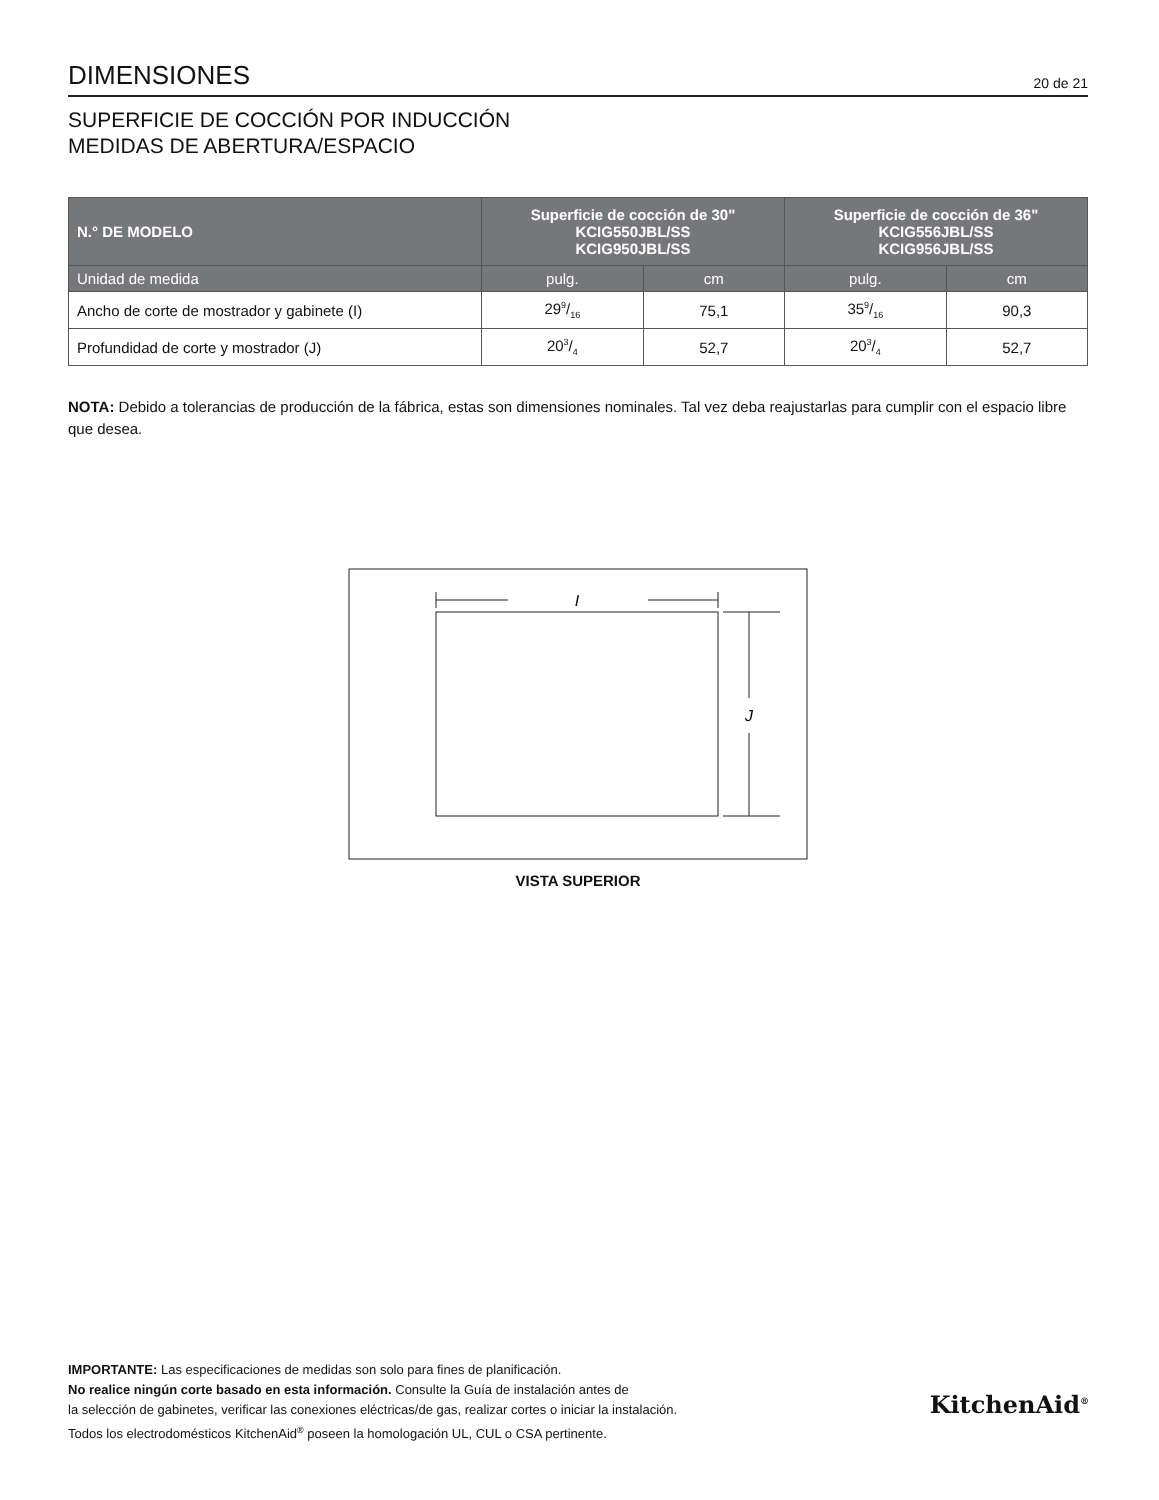DIMENSIONES
20 de 21
SUPERFICIE DE COCCIÓN POR INDUCCIÓN
MEDIDAS DE ABERTURA/ESPACIO
| N.° DE MODELO | Superficie de cocción de 30" KCIG550JBL/SS KCIG950JBL/SS | | Superficie de cocción de 36" KCIG556JBL/SS KCIG956JBL/SS | |
| --- | --- | --- | --- | --- |
| Unidad de medida | pulg. | cm | pulg. | cm |
| Ancho de corte de mostrador y gabinete (I) | 299/16 | 75,1 | 359/16 | 90,3 |
| Profundidad de corte y mostrador (J) | 203/4 | 52,7 | 203/4 | 52,7 |
NOTA: Debido a tolerancias de producción de la fábrica, estas son dimensiones nominales. Tal vez deba reajustarlas para cumplir con el espacio libre que desea.
I
J
VISTA SUPERIOR
IMPORTANTE: Las especificaciones de medidas son solo para fines de planificación.
No realice ningún corte basado en esta información. Consulte la Guía de instalación antes de
la selección de gabinetes, verificar las conexiones eléctricas/de gas, realizar cortes o iniciar la instalación.
Todos los electrodomésticos KitchenAid<sup>®</sup> poseen la homologación UL, CUL o CSA pertinente.
KitchenAid<sup>®</sup>